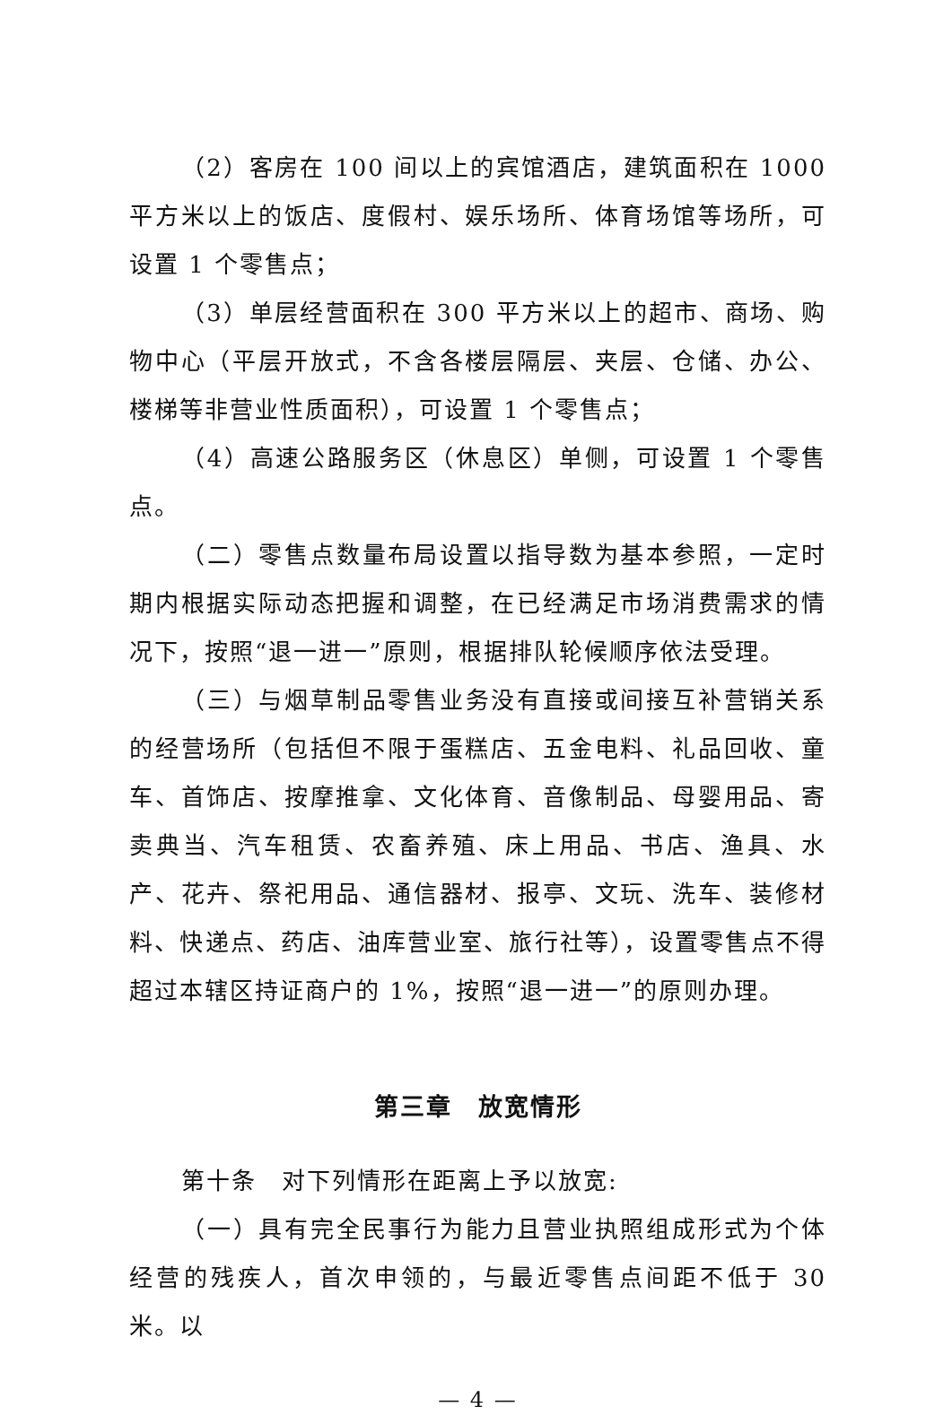（2）客房在 100 间以上的宾馆酒店，建筑面积在 1000 平方米以上的饭店、度假村、娱乐场所、体育场馆等场所，可设置 1 个零售点；
（3）单层经营面积在 300 平方米以上的超市、商场、购物中心（平层开放式，不含各楼层隔层、夹层、仓储、办公、楼梯等非营业性质面积），可设置 1 个零售点；
（4）高速公路服务区（休息区）单侧，可设置 1 个零售点。
（二）零售点数量布局设置以指导数为基本参照，一定时期内根据实际动态把握和调整，在已经满足市场消费需求的情况下，按照“退一进一”原则，根据排队轮候顺序依法受理。
（三）与烟草制品零售业务没有直接或间接互补营销关系的经营场所（包括但不限于蛋糕店、五金电料、礼品回收、童车、首饰店、按摩推拿、文化体育、音像制品、母婴用品、寄卖典当、汽车租赁、农畜养殖、床上用品、书店、渔具、水产、花卉、祭祀用品、通信器材、报亭、文玩、洗车、装修材料、快递点、药店、油库营业室、旅行社等），设置零售点不得超过本辖区持证商户的 1%，按照“退一进一”的原则办理。
第三章　放宽情形
第十条　对下列情形在距离上予以放宽:
（一）具有完全民事行为能力且营业执照组成形式为个体经营的残疾人，首次申领的，与最近零售点间距不低于 30 米。以
— 4 —